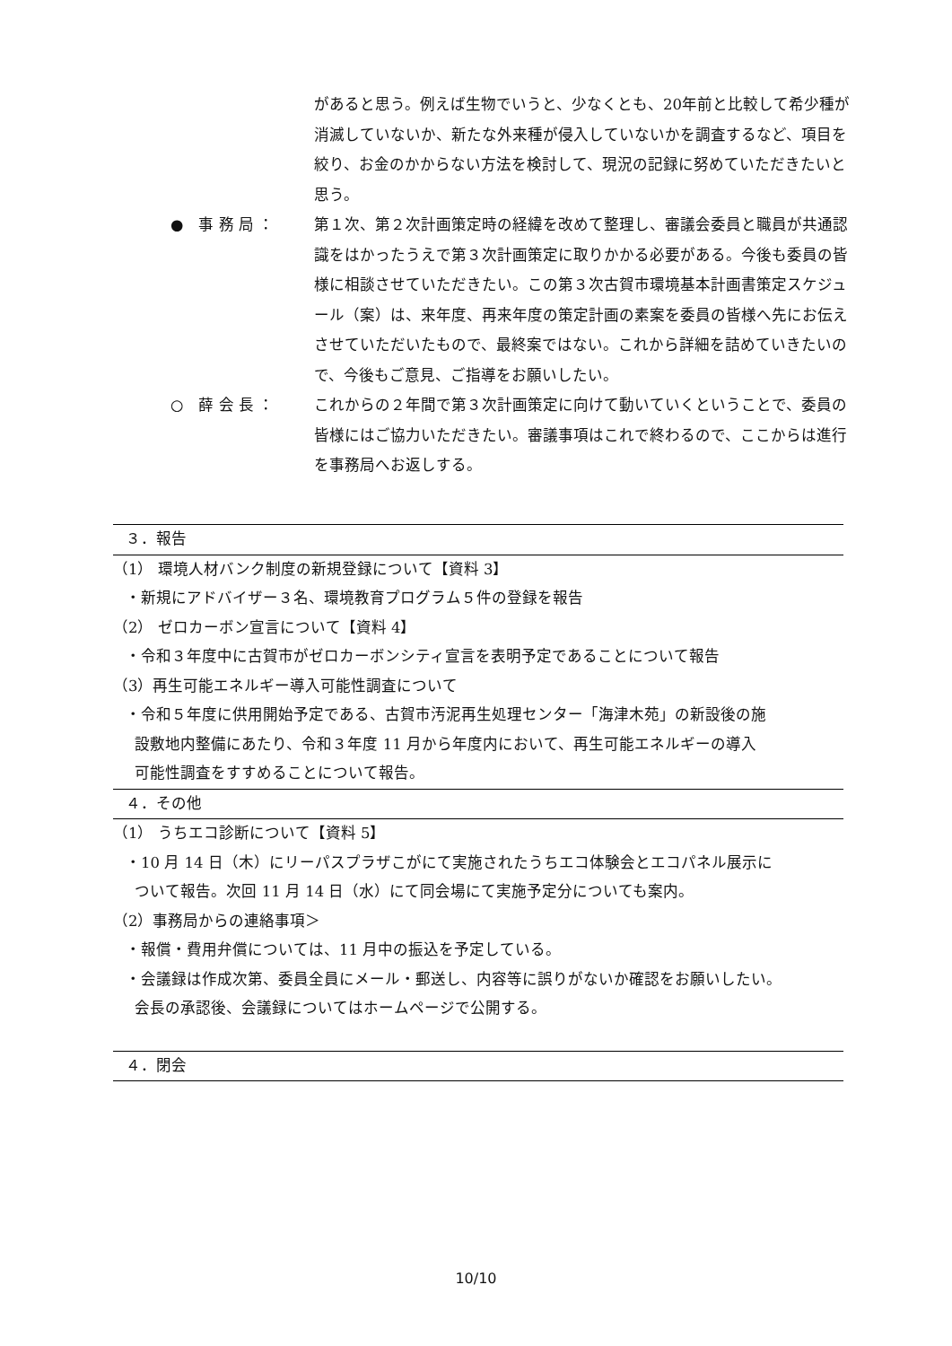があると思う。例えば生物でいうと、少なくとも、20年前と比較して希少種が消滅していないか、新たな外来種が侵入していないかを調査するなど、項目を絞り、お金のかからない方法を検討して、現況の記録に努めていただきたいと思う。
●　事 務 局 ：
第１次、第２次計画策定時の経緯を改めて整理し、審議会委員と職員が共通認識をはかったうえで第３次計画策定に取りかかる必要がある。今後も委員の皆様に相談させていただきたい。この第３次古賀市環境基本計画書策定スケジュール（案）は、来年度、再来年度の策定計画の素案を委員の皆様へ先にお伝えさせていただいたもので、最終案ではない。これから詳細を詰めていきたいので、今後もご意見、ご指導をお願いしたい。
○　薛 会 長 ：
これからの２年間で第３次計画策定に向けて動いていくということで、委員の皆様にはご協力いただきたい。審議事項はこれで終わるので、ここからは進行を事務局へお返しする。
３．報告
（1） 環境人材バンク制度の新規登録について【資料 3】
・新規にアドバイザー３名、環境教育プログラム５件の登録を報告
（2） ゼロカーボン宣言について【資料 4】
・令和３年度中に古賀市がゼロカーボンシティ宣言を表明予定であることについて報告
（3）再生可能エネルギー導入可能性調査について
・令和５年度に供用開始予定である、古賀市汚泥再生処理センター「海津木苑」の新設後の施
設敷地内整備にあたり、令和３年度 11 月から年度内において、再生可能エネルギーの導入
可能性調査をすすめることについて報告。
４．その他
（1） うちエコ診断について【資料 5】
・10 月 14 日（木）にリーパスプラザこがにて実施されたうちエコ体験会とエコパネル展示に
ついて報告。次回 11 月 14 日（水）にて同会場にて実施予定分についても案内。
（2）事務局からの連絡事項＞
・報償・費用弁償については、11 月中の振込を予定している。
・会議録は作成次第、委員全員にメール・郵送し、内容等に誤りがないか確認をお願いしたい。
会長の承認後、会議録についてはホームページで公開する。
４．閉会
10/10